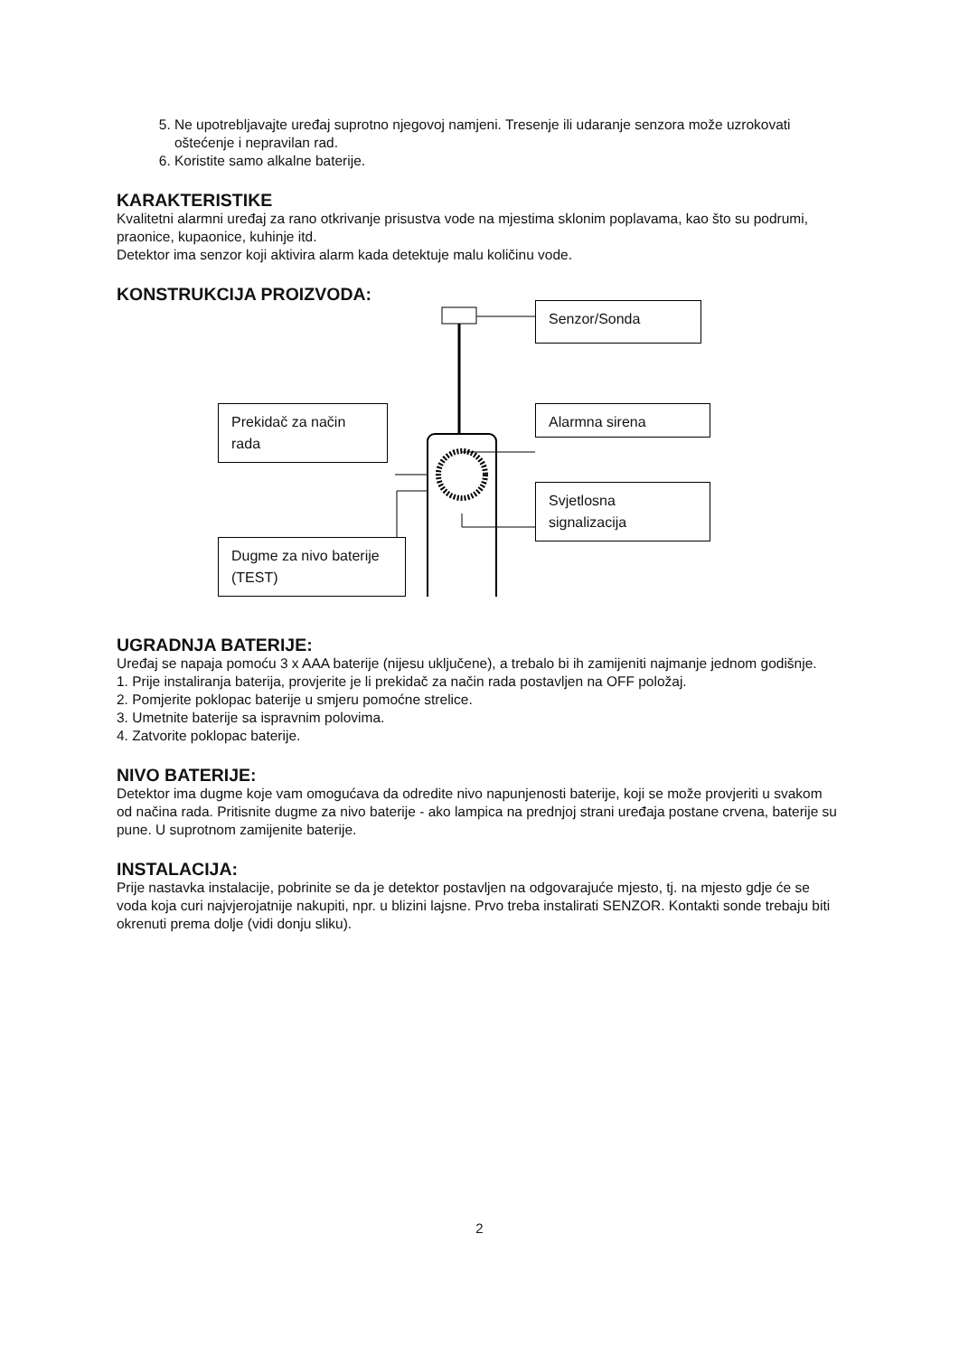5. Ne upotrebljavajte uređaj suprotno njegovoj namjeni. Tresenje ili udaranje senzora može uzrokovati oštećenje i nepravilan rad.
6. Koristite samo alkalne baterije.
KARAKTERISTIKE
Kvalitetni alarmni uređaj za rano otkrivanje prisustva vode na mjestima sklonim poplavama, kao što su podrumi, praonice, kupaonice, kuhinje itd.
Detektor ima senzor koji aktivira alarm kada detektuje malu količinu vode.
KONSTRUKCIJA PROIZVODA:
Senzor/Sonda
Alarmna sirena
Prekidač za način rada
Svjetlosna signalizacija
Dugme za nivo baterije (TEST)
UGRADNJA BATERIJE:
Uređaj se napaja pomoću 3 x AAA baterije (nijesu uključene), a trebalo bi ih zamijeniti najmanje jednom godišnje.
1. Prije instaliranja baterija, provjerite je li prekidač za način rada postavljen na OFF položaj.
2. Pomjerite poklopac baterije u smjeru pomoćne strelice.
3. Umetnite baterije sa ispravnim polovima.
4. Zatvorite poklopac baterije.
NIVO BATERIJE:
Detektor ima dugme koje vam omogućava da odredite nivo napunjenosti baterije, koji se može provjeriti u svakom od načina rada. Pritisnite dugme za nivo baterije - ako lampica na prednjoj strani uređaja postane crvena, baterije su pune. U suprotnom zamijenite baterije.
INSTALACIJA:
Prije nastavka instalacije, pobrinite se da je detektor postavljen na odgovarajuće mjesto, tj. na mjesto gdje će se voda koja curi najvjerojatnije nakupiti, npr. u blizini lajsne. Prvo treba instalirati SENZOR. Kontakti sonde trebaju biti okrenuti prema dolje (vidi donju sliku).
2